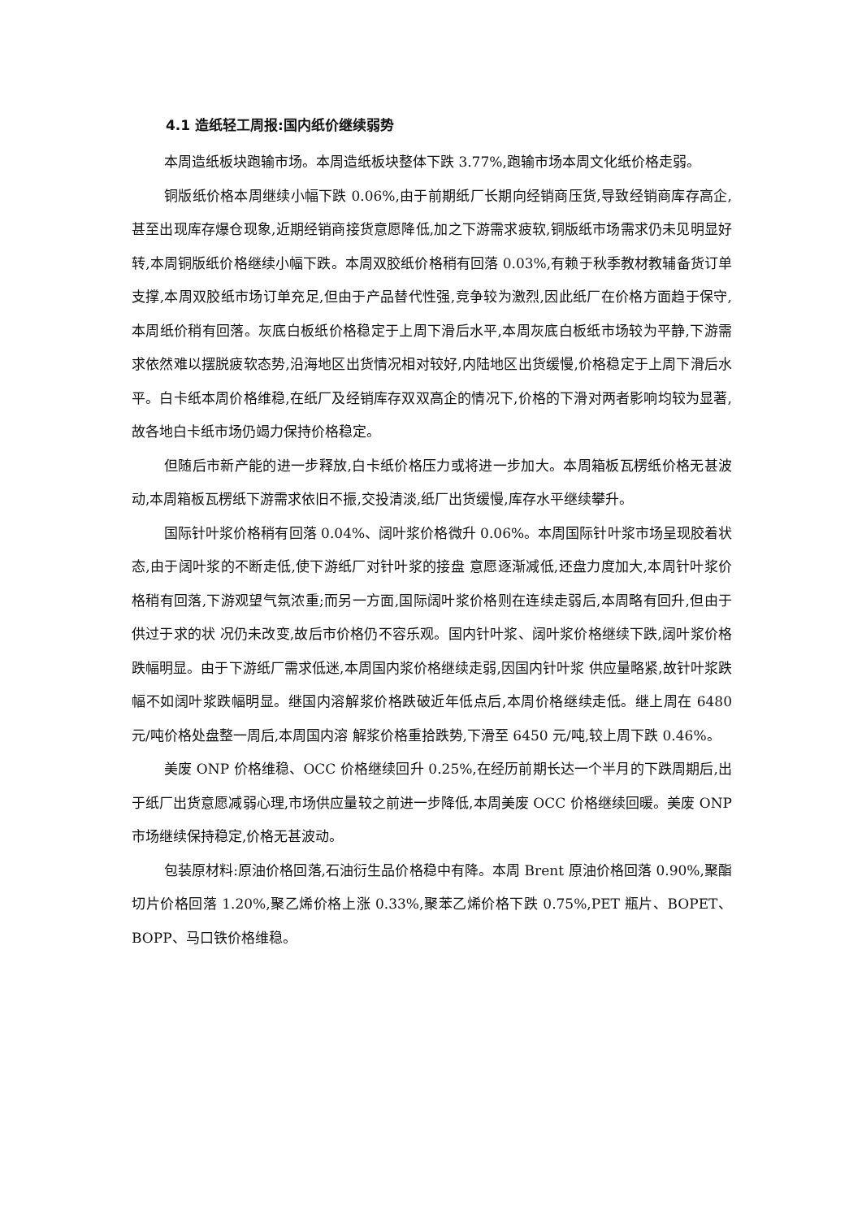4.1 造纸轻工周报:国内纸价继续弱势
本周造纸板块跑输市场。本周造纸板块整体下跌 3.77%,跑输市场本周文化纸价格走弱。
铜版纸价格本周继续小幅下跌 0.06%,由于前期纸厂长期向经销商压货,导致经销商库存高企,甚至出现库存爆仓现象,近期经销商接货意愿降低,加之下游需求疲软,铜版纸市场需求仍未见明显好转,本周铜版纸价格继续小幅下跌。本周双胶纸价格稍有回落 0.03%,有赖于秋季教材教辅备货订单支撑,本周双胶纸市场订单充足,但由于产品替代性强,竞争较为激烈,因此纸厂在价格方面趋于保守,本周纸价稍有回落。灰底白板纸价格稳定于上周下滑后水平,本周灰底白板纸市场较为平静,下游需求依然难以摆脱疲软态势,沿海地区出货情况相对较好,内陆地区出货缓慢,价格稳定于上周下滑后水 平。白卡纸本周价格维稳,在纸厂及经销库存双双高企的情况下,价格的下滑对两者影响均较为显著,故各地白卡纸市场仍竭力保持价格稳定。
但随后市新产能的进一步释放,白卡纸价格压力或将进一步加大。本周箱板瓦楞纸价格无甚波动,本周箱板瓦楞纸下游需求依旧不振,交投清淡,纸厂出货缓慢,库存水平继续攀升。
国际针叶浆价格稍有回落 0.04%、阔叶浆价格微升 0.06%。本周国际针叶浆市场呈现胶着状态,由于阔叶浆的不断走低,使下游纸厂对针叶浆的接盘 意愿逐渐减低,还盘力度加大,本周针叶浆价格稍有回落,下游观望气氛浓重;而另一方面,国际阔叶浆价格则在连续走弱后,本周略有回升,但由于供过于求的状 况仍未改变,故后市价格仍不容乐观。国内针叶浆、阔叶浆价格继续下跌,阔叶浆价格跌幅明显。由于下游纸厂需求低迷,本周国内浆价格继续走弱,因国内针叶浆 供应量略紧,故针叶浆跌幅不如阔叶浆跌幅明显。继国内溶解浆价格跌破近年低点后,本周价格继续走低。继上周在 6480 元/吨价格处盘整一周后,本周国内溶 解浆价格重拾跌势,下滑至 6450 元/吨,较上周下跌 0.46%。
美废 ONP 价格维稳、OCC 价格继续回升 0.25%,在经历前期长达一个半月的下跌周期后,出于纸厂出货意愿减弱心理,市场供应量较之前进一步降低,本周美废 OCC 价格继续回暖。美废 ONP 市场继续保持稳定,价格无甚波动。
包装原材料:原油价格回落,石油衍生品价格稳中有降。本周 Brent 原油价格回落 0.90%,聚酯切片价格回落 1.20%,聚乙烯价格上涨 0.33%,聚苯乙烯价格下跌 0.75%,PET 瓶片、BOPET、BOPP、马口铁价格维稳。